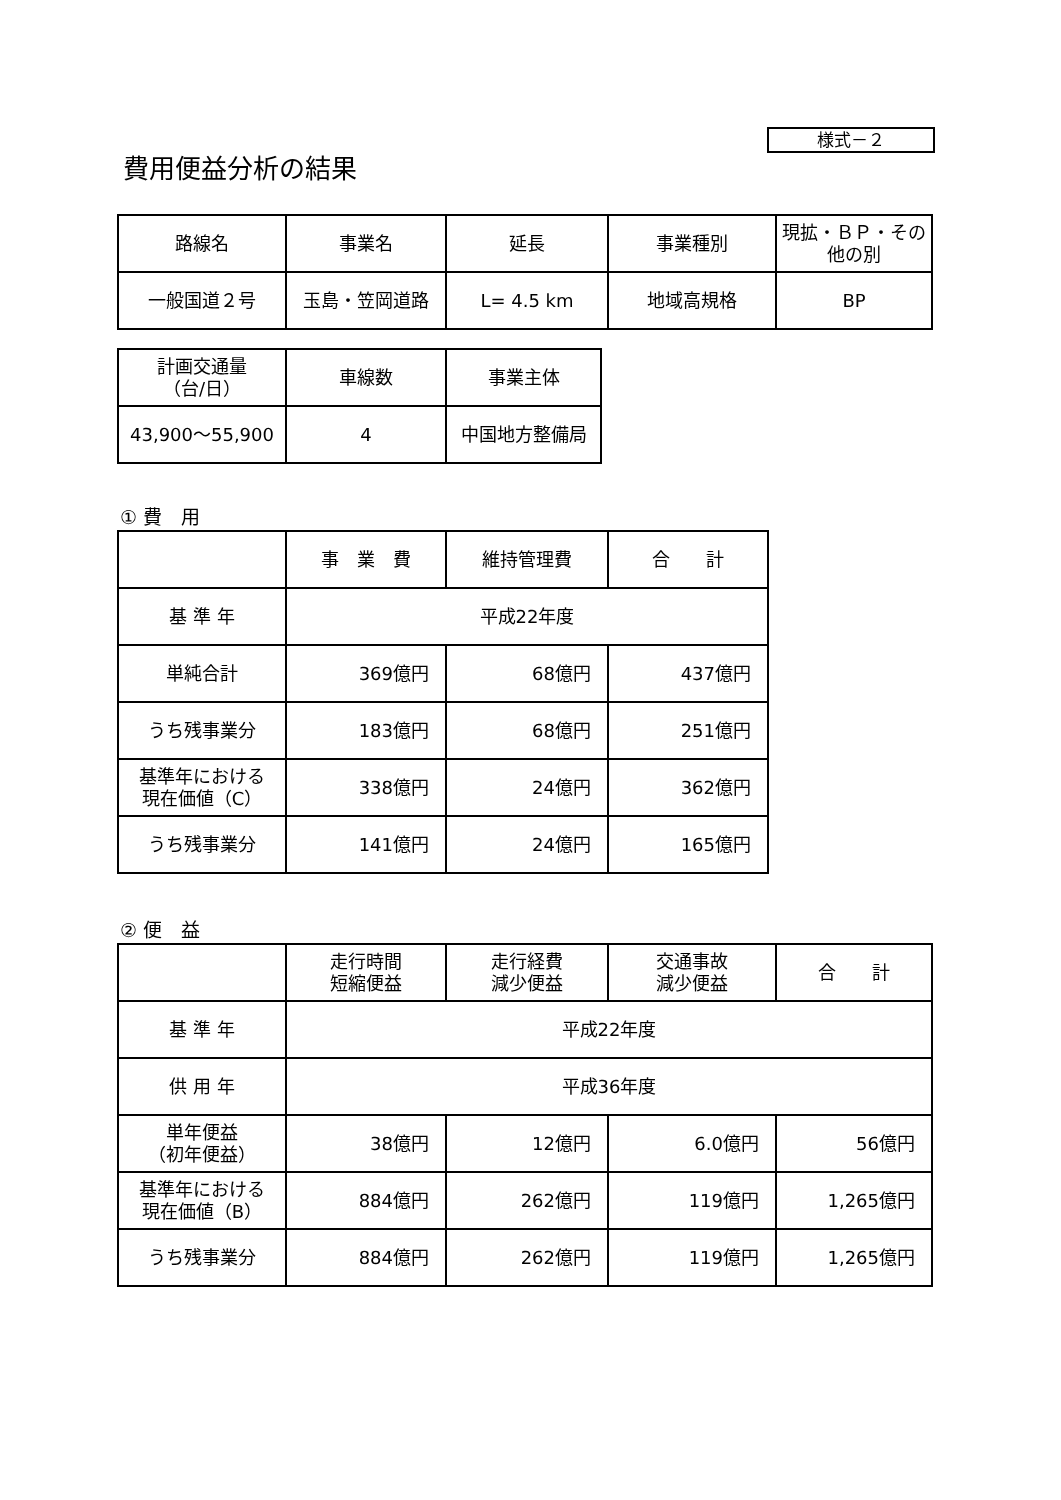様式－２
費用便益分析の結果
| 路線名 | 事業名 | 延長 | 事業種別 | 現拡・ＢＰ・その他の別 |
| 一般国道２号 | 玉島・笠岡道路 | L= 4.5 km | 地域高規格 | BP |
| 計画交通量 （台/日） | 車線数 | 事業主体 |
| 43,900～55,900 | 4 | 中国地方整備局 |
① 費　用
| | 事 業 費 | 維持管理費 | 合 計 |
| 基 準 年 | 平成22年度 | | |
| 単純合計 | 369億円 | 68億円 | 437億円 |
| うち残事業分 | 183億円 | 68億円 | 251億円 |
| 基準年における 現在価値（C） | 338億円 | 24億円 | 362億円 |
| うち残事業分 | 141億円 | 24億円 | 165億円 |
② 便　益
| | 走行時間 短縮便益 | 走行経費 減少便益 | 交通事故 減少便益 | 合 計 |
| 基 準 年 | 平成22年度 | | | |
| 供 用 年 | 平成36年度 | | | |
| 単年便益 （初年便益） | 38億円 | 12億円 | 6.0億円 | 56億円 |
| 基準年における 現在価値（B） | 884億円 | 262億円 | 119億円 | 1,265億円 |
| うち残事業分 | 884億円 | 262億円 | 119億円 | 1,265億円 |